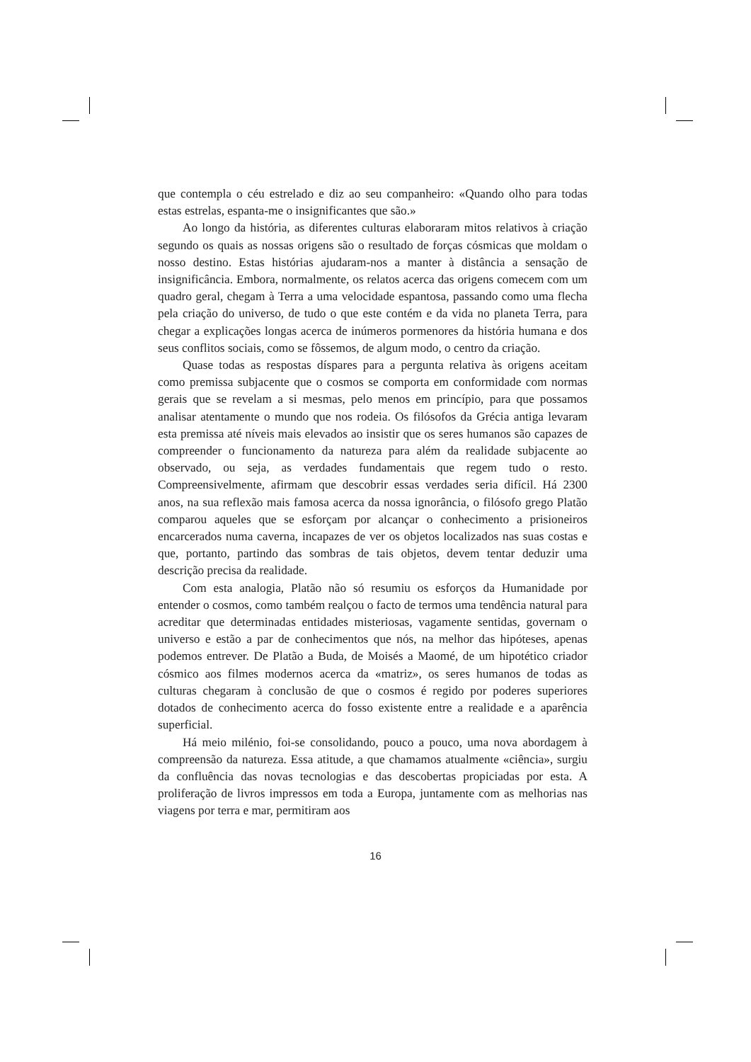que contempla o céu estrelado e diz ao seu companheiro: «Quando olho para todas estas estrelas, espanta-me o insignificantes que são.»
Ao longo da história, as diferentes culturas elaboraram mitos relativos à criação segundo os quais as nossas origens são o resultado de forças cósmicas que moldam o nosso destino. Estas histórias ajudaram-nos a manter à distância a sensação de insignificância. Embora, normalmente, os relatos acerca das origens comecem com um quadro geral, chegam à Terra a uma velocidade espantosa, passando como uma flecha pela criação do universo, de tudo o que este contém e da vida no planeta Terra, para chegar a explicações longas acerca de inúmeros pormenores da história humana e dos seus conflitos sociais, como se fôssemos, de algum modo, o centro da criação.
Quase todas as respostas díspares para a pergunta relativa às origens aceitam como premissa subjacente que o cosmos se comporta em conformidade com normas gerais que se revelam a si mesmas, pelo menos em princípio, para que possamos analisar atentamente o mundo que nos rodeia. Os filósofos da Grécia antiga levaram esta premissa até níveis mais elevados ao insistir que os seres humanos são capazes de compreender o funcionamento da natureza para além da realidade subjacente ao observado, ou seja, as verdades fundamentais que regem tudo o resto. Compreensivelmente, afirmam que descobrir essas verdades seria difícil. Há 2300 anos, na sua reflexão mais famosa acerca da nossa ignorância, o filósofo grego Platão comparou aqueles que se esforçam por alcançar o conhecimento a prisioneiros encarcerados numa caverna, incapazes de ver os objetos localizados nas suas costas e que, portanto, partindo das sombras de tais objetos, devem tentar deduzir uma descrição precisa da realidade.
Com esta analogia, Platão não só resumiu os esforços da Humanidade por entender o cosmos, como também realçou o facto de termos uma tendência natural para acreditar que determinadas entidades misteriosas, vagamente sentidas, governam o universo e estão a par de conhecimentos que nós, na melhor das hipóteses, apenas podemos entrever. De Platão a Buda, de Moisés a Maomé, de um hipotético criador cósmico aos filmes modernos acerca da «matriz», os seres humanos de todas as culturas chegaram à conclusão de que o cosmos é regido por poderes superiores dotados de conhecimento acerca do fosso existente entre a realidade e a aparência superficial.
Há meio milénio, foi-se consolidando, pouco a pouco, uma nova abordagem à compreensão da natureza. Essa atitude, a que chamamos atualmente «ciência», surgiu da confluência das novas tecnologias e das descobertas propiciadas por esta. A proliferação de livros impressos em toda a Europa, juntamente com as melhorias nas viagens por terra e mar, permitiram aos
16